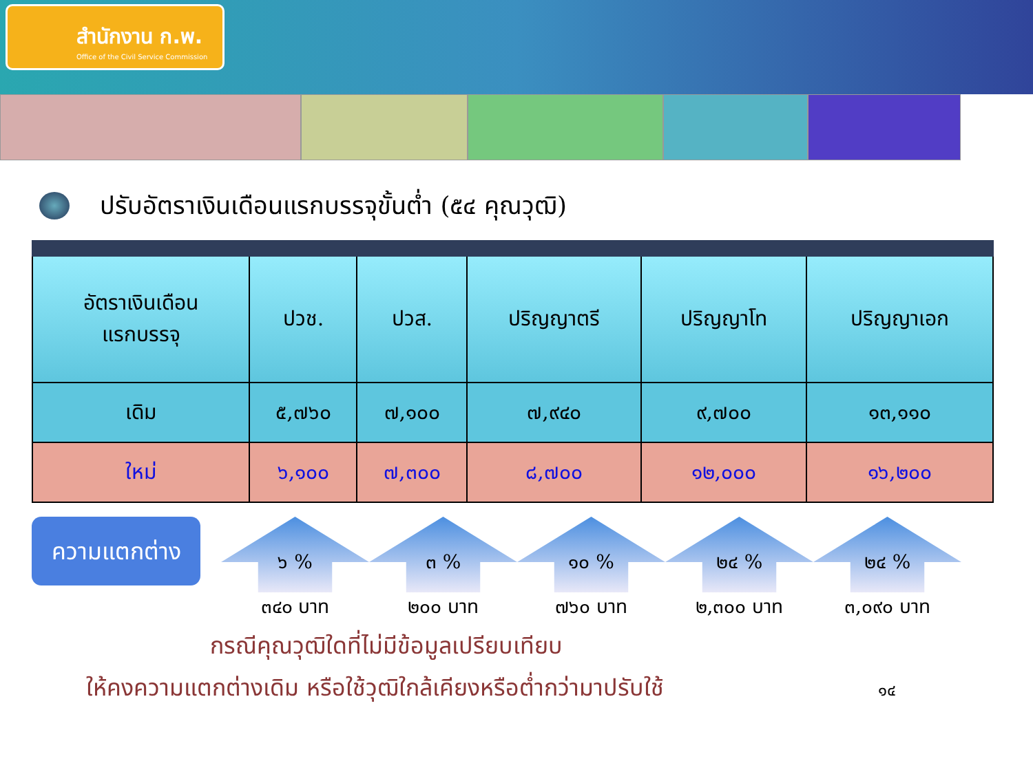สำนักงาน ก.พ.
Office of the Civil Service Commission
ปรับอัตราเงินเดือนแรกบรรจุขั้นต่ำ (๕๔ คุณวุฒิ)
| อัตราเงินเดือน แรกบรรจุ | ปวช. | ปวส. | ปริญญาตรี | ปริญญาโท | ปริญญาเอก |
| --- | --- | --- | --- | --- | --- |
| เดิม | ๕,๗๖๐ | ๗,๑๐๐ | ๗,๙๔๐ | ๙,๗๐๐ | ๑๓,๑๑๐ |
| ใหม่ | ๖,๑๐๐ | ๗,๓๐๐ | ๘,๗๐๐ | ๑๒,๐๐๐ | ๑๖,๒๐๐ |
ความแตกต่าง
๖ %
๓๔๐ บาท
๓ %
๒๐๐ บาท
๑๐ %
๗๖๐ บาท
๒๔ %
๒,๓๐๐ บาท
๒๔ %
๓,๐๙๐ บาท
กรณีคุณวุฒิใดที่ไม่มีข้อมูลเปรียบเทียบ
ให้คงความแตกต่างเดิม หรือใช้วุฒิใกล้เคียงหรือต่ำกว่ามาปรับใช้ ๑๔